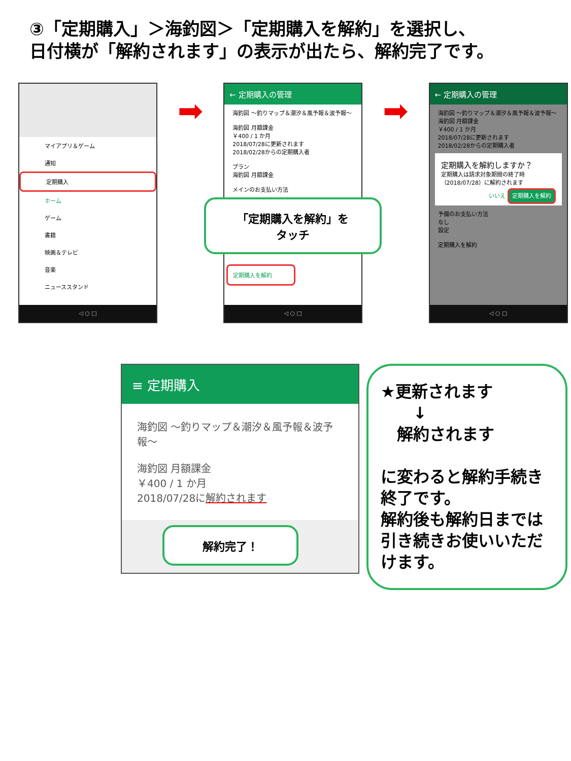③「定期購入」＞海釣図＞「定期購入を解約」を選択し、
日付横が「解約されます」の表示が出たら、解約完了です。
マイアプリ＆ゲーム
通知
定期購入
ホーム
ゲーム
書籍
映画＆テレビ
音楽
ニューススタンド
◁ ○ □
➡
← 定期購入の管理
海釣図 ～釣りマップ＆潮汐＆風予報＆波予報～
海釣図 月額課金
￥400 / 1 か月
2018/07/28に更新されます
2018/02/28からの定期購入者
プラン
海釣図 月額課金
メインのお支払い方法
「定期購入を解約」を
タッチ
定期購入を解約
◁ ○ □
➡
← 定期購入の管理
海釣図 ～釣りマップ＆潮汐＆風予報＆波予報～
海釣図 月額課金
￥400 / 1 か月
2018/07/28に更新されます
2018/02/28からの定期購入者
定期購入を解約しますか？
定期購入は請求対象期間の終了時（2018/07/28）に解約されます
いいえ 定期購入を解約
予備のお支払い方法
なし
設定
定期購入を解約
◁ ○ □
≡ 定期購入
海釣図 ～釣りマップ＆潮汐＆風予報＆波予報～
海釣図 月額課金
￥400 / 1 か月
2018/07/28に解約されます
解約完了！
★更新されます
　　↓
　解約されます
に変わると解約手続き終了です。
解約後も解約日までは引き続きお使いいただけます。